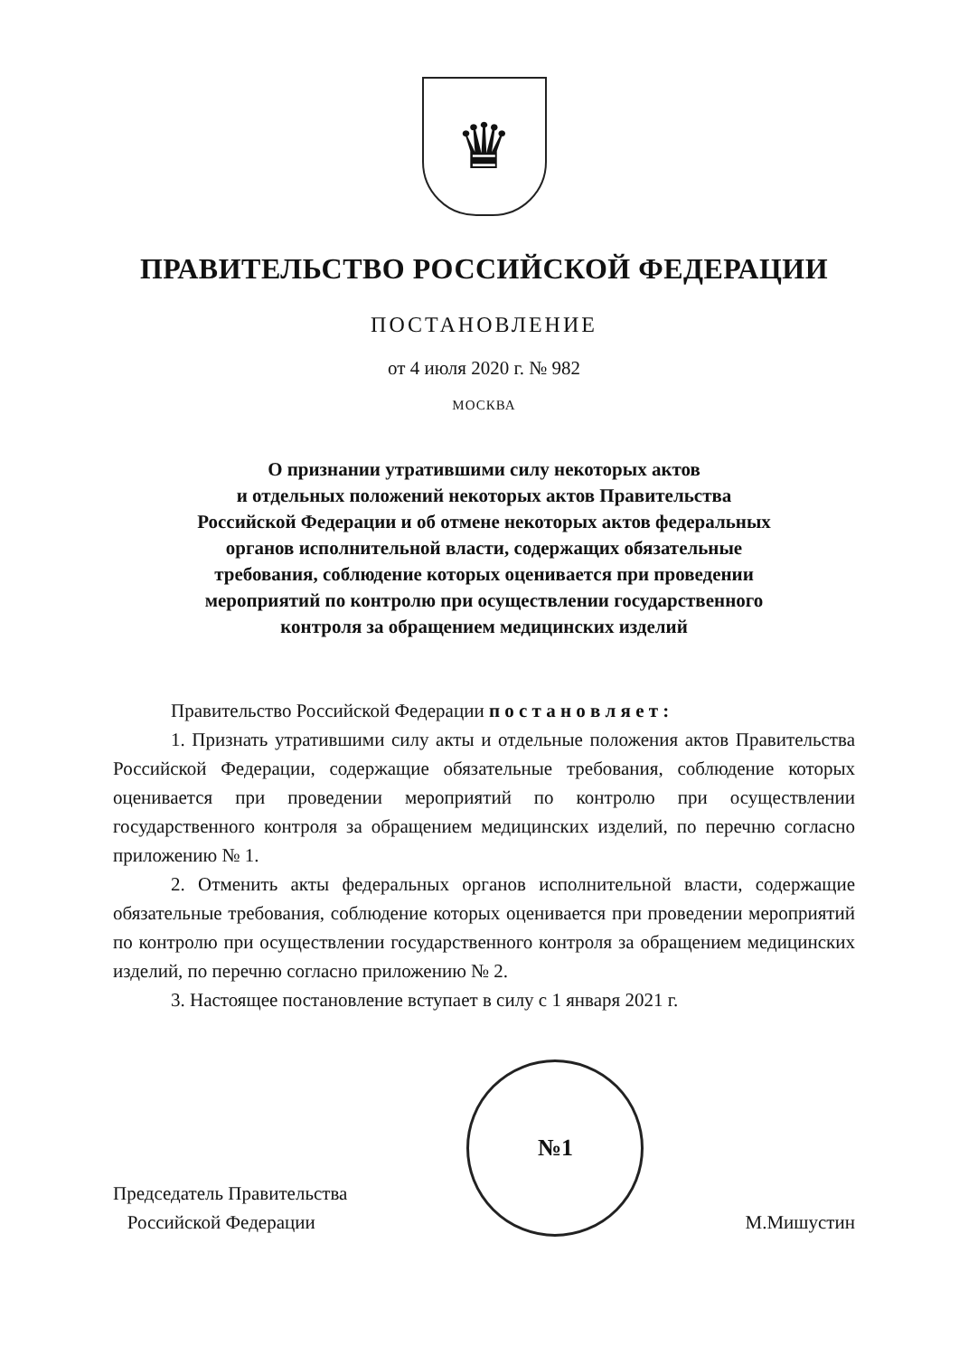♛
ПРАВИТЕЛЬСТВО РОССИЙСКОЙ ФЕДЕРАЦИИ
ПОСТАНОВЛЕНИЕ
от 4 июля 2020 г. № 982
МОСКВА
О признании утратившими силу некоторых актов
и отдельных положений некоторых актов Правительства
Российской Федерации и об отмене некоторых актов федеральных
органов исполнительной власти, содержащих обязательные
требования, соблюдение которых оценивается при проведении
мероприятий по контролю при осуществлении государственного
контроля за обращением медицинских изделий
Правительство Российской Федерации п о с т а н о в л я е т :
1. Признать утратившими силу акты и отдельные положения актов Правительства Российской Федерации, содержащие обязательные требования, соблюдение которых оценивается при проведении мероприятий по контролю при осуществлении государственного контроля за обращением медицинских изделий, по перечню согласно приложению № 1.
2. Отменить акты федеральных органов исполнительной власти, содержащие обязательные требования, соблюдение которых оценивается при проведении мероприятий по контролю при осуществлении государственного контроля за обращением медицинских изделий, по перечню согласно приложению № 2.
3. Настоящее постановление вступает в силу с 1 января 2021 г.
Председатель Правительства
Российской Федерации
№1
М.Мишустин